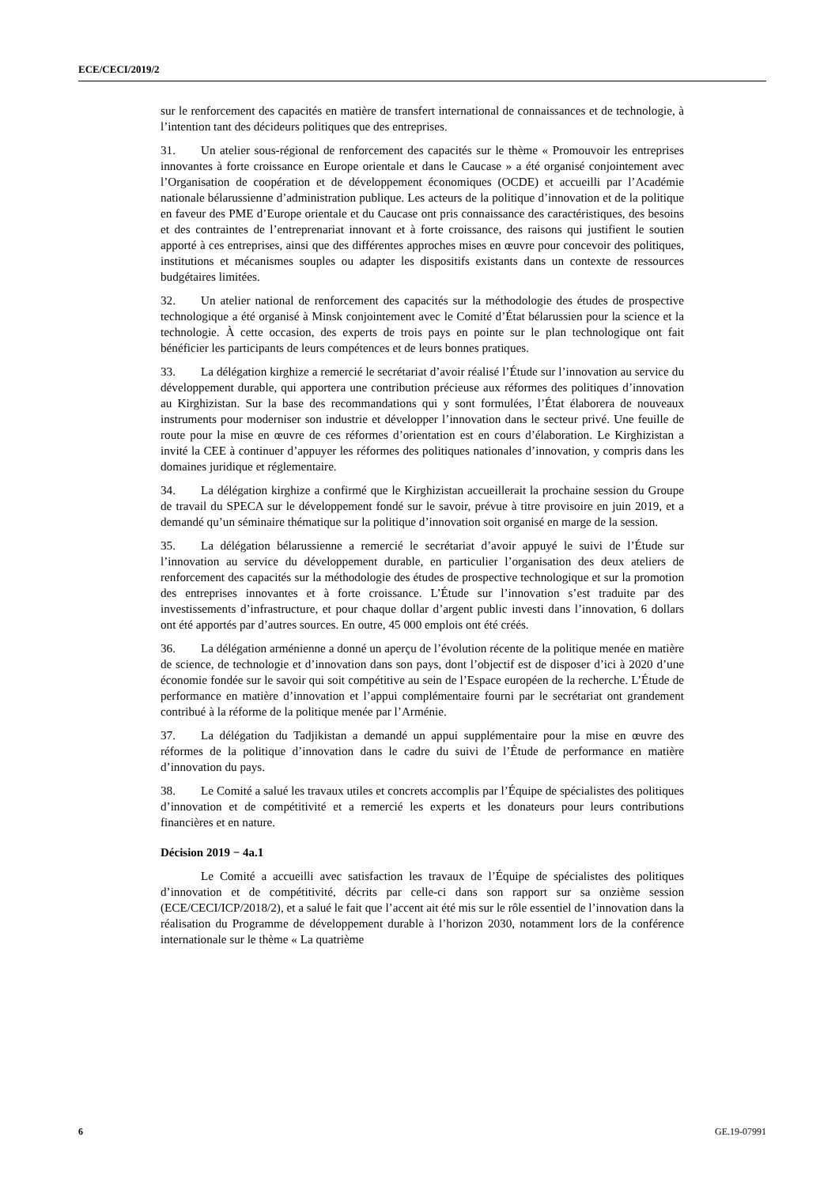ECE/CECI/2019/2
sur le renforcement des capacités en matière de transfert international de connaissances et de technologie, à l’intention tant des décideurs politiques que des entreprises.
31. Un atelier sous-régional de renforcement des capacités sur le thème « Promouvoir les entreprises innovantes à forte croissance en Europe orientale et dans le Caucase » a été organisé conjointement avec l’Organisation de coopération et de développement économiques (OCDE) et accueilli par l’Académie nationale bélarussienne d’administration publique. Les acteurs de la politique d’innovation et de la politique en faveur des PME d’Europe orientale et du Caucase ont pris connaissance des caractéristiques, des besoins et des contraintes de l’entreprenariat innovant et à forte croissance, des raisons qui justifient le soutien apporté à ces entreprises, ainsi que des différentes approches mises en œuvre pour concevoir des politiques, institutions et mécanismes souples ou adapter les dispositifs existants dans un contexte de ressources budgétaires limitées.
32. Un atelier national de renforcement des capacités sur la méthodologie des études de prospective technologique a été organisé à Minsk conjointement avec le Comité d’État bélarussien pour la science et la technologie. À cette occasion, des experts de trois pays en pointe sur le plan technologique ont fait bénéficier les participants de leurs compétences et de leurs bonnes pratiques.
33. La délégation kirghize a remercié le secrétariat d’avoir réalisé l’Étude sur l’innovation au service du développement durable, qui apportera une contribution précieuse aux réformes des politiques d’innovation au Kirghizistan. Sur la base des recommandations qui y sont formulées, l’État élaborera de nouveaux instruments pour moderniser son industrie et développer l’innovation dans le secteur privé. Une feuille de route pour la mise en œuvre de ces réformes d’orientation est en cours d’élaboration. Le Kirghizistan a invité la CEE à continuer d’appuyer les réformes des politiques nationales d’innovation, y compris dans les domaines juridique et réglementaire.
34. La délégation kirghize a confirmé que le Kirghizistan accueillerait la prochaine session du Groupe de travail du SPECA sur le développement fondé sur le savoir, prévue à titre provisoire en juin 2019, et a demandé qu’un séminaire thématique sur la politique d’innovation soit organisé en marge de la session.
35. La délégation bélarussienne a remercié le secrétariat d’avoir appuyé le suivi de l’Étude sur l’innovation au service du développement durable, en particulier l’organisation des deux ateliers de renforcement des capacités sur la méthodologie des études de prospective technologique et sur la promotion des entreprises innovantes et à forte croissance. L’Étude sur l’innovation s’est traduite par des investissements d’infrastructure, et pour chaque dollar d’argent public investi dans l’innovation, 6 dollars ont été apportés par d’autres sources. En outre, 45 000 emplois ont été créés.
36. La délégation arménienne a donné un aperçu de l’évolution récente de la politique menée en matière de science, de technologie et d’innovation dans son pays, dont l’objectif est de disposer d’ici à 2020 d’une économie fondée sur le savoir qui soit compétitive au sein de l’Espace européen de la recherche. L’Étude de performance en matière d’innovation et l’appui complémentaire fourni par le secrétariat ont grandement contribué à la réforme de la politique menée par l’Arménie.
37. La délégation du Tadjikistan a demandé un appui supplémentaire pour la mise en œuvre des réformes de la politique d’innovation dans le cadre du suivi de l’Étude de performance en matière d’innovation du pays.
38. Le Comité a salué les travaux utiles et concrets accomplis par l’Équipe de spécialistes des politiques d’innovation et de compétitivité et a remercié les experts et les donateurs pour leurs contributions financières et en nature.
Décision 2019 − 4a.1
Le Comité a accueilli avec satisfaction les travaux de l’Équipe de spécialistes des politiques d’innovation et de compétitivité, décrits par celle-ci dans son rapport sur sa onzième session (ECE/CECI/ICP/2018/2), et a salué le fait que l’accent ait été mis sur le rôle essentiel de l’innovation dans la réalisation du Programme de développement durable à l’horizon 2030, notamment lors de la conférence internationale sur le thème « La quatrième
6 GE.19-07991